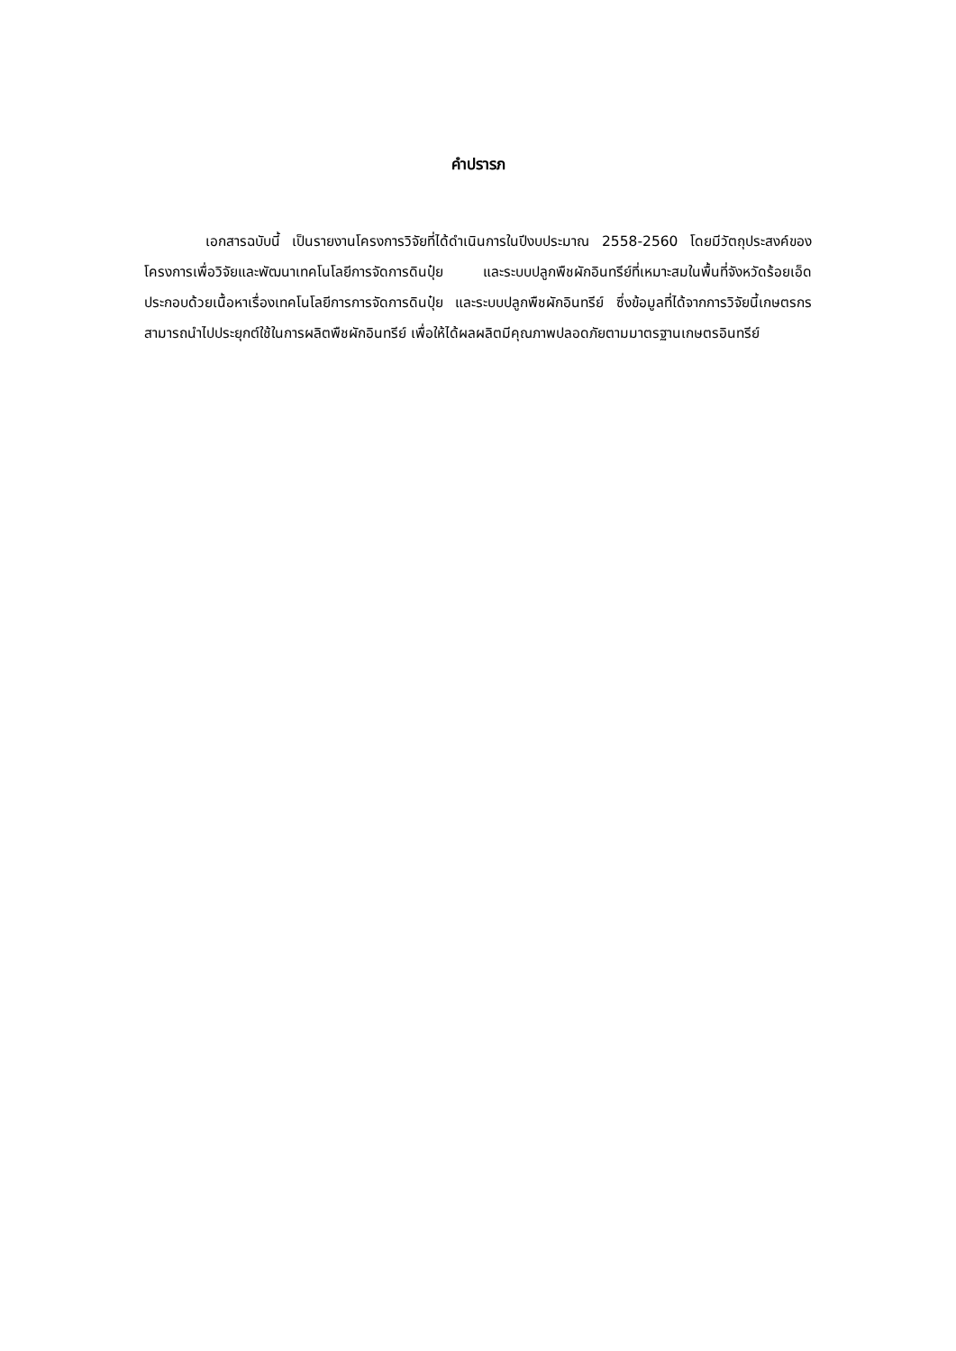คำปรารภ
เอกสารฉบับนี้ เป็นรายงานโครงการวิจัยที่ได้ดำเนินการในปีงบประมาณ 2558-2560 โดยมีวัตถุประสงค์ของโครงการเพื่อวิจัยและพัฒนาเทคโนโลยีการจัดการดินปุ๋ย และระบบปลูกพืชผักอินทรีย์ที่เหมาะสมในพื้นที่จังหวัดร้อยเอ็ด ประกอบด้วยเนื้อหาเรื่องเทคโนโลยีการการจัดการดินปุ๋ย และระบบปลูกพืชผักอินทรีย์ ซึ่งข้อมูลที่ได้จากการวิจัยนี้เกษตรกรสามารถนำไปประยุกต์ใช้ในการผลิตพืชผักอินทรีย์ เพื่อให้ได้ผลผลิตมีคุณภาพปลอดภัยตามมาตรฐานเกษตรอินทรีย์